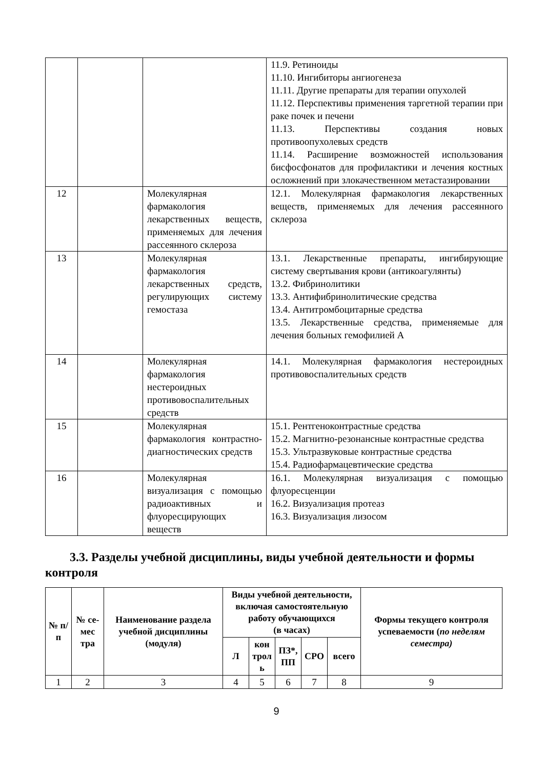| | | | 11.9. Ретиноиды 11.10. Ингибиторы ангиогенеза 11.11. Другие препараты для терапии опухолей 11.12. Перспективы применения таргетной терапии при раке почек и печени 11.13. Перспективы создания новых противоопухолевых средств 11.14. Расширение возможностей использования бисфосфонатов для профилактики и лечения костных осложнений при злокачественном метастазировании |
| 12 | | Молекулярная фармакология лекарственных веществ, применяемых для лечения рассеянного склероза | 12.1. Молекулярная фармакология лекарственных веществ, применяемых для лечения рассеянного склероза |
| 13 | | Молекулярная фармакология лекарственных средств, регулирующих систему гемостаза | 13.1. Лекарственные препараты, ингибирующие систему свертывания крови (антикоагулянты) 13.2. Фибринолитики 13.3. Антифибринолитические средства 13.4. Антитромбоцитарные средства 13.5. Лекарственные средства, применяемые для лечения больных гемофилией А |
| 14 | | Молекулярная фармакология нестероидных противовоспалительных средств | 14.1. Молекулярная фармакология нестероидных противовоспалительных средств |
| 15 | | Молекулярная фармакология контрастно-диагностических средств | 15.1. Рентгеноконтрастные средства 15.2. Магнитно-резонансные контрастные средства 15.3. Ультразвуковые контрастные средства 15.4. Радиофармацевтические средства |
| 16 | | Молекулярная визуализация с помощью радиоактивных и флуоресцирующих веществ | 16.1. Молекулярная визуализация с помощью флуоресценции 16.2. Визуализация протеаз 16.3. Визуализация лизосом |
3.3. Разделы учебной дисциплины, виды учебной деятельности и формы контроля
| № п/п | № се-мес тра | Наименование раздела учебной дисциплины (модуля) | Виды учебной деятельности, включая самостоятельную работу обучающихся (в часах) | | | | | Формы текущего контроля успеваемости ( по неделям семестра) |
| --- | --- | --- | --- | --- | --- | --- | --- | --- |
| | | | Л | кон трол ь | ПЗ*, ПП | СРО | всего | |
| 1 | 2 | 3 | 4 | 5 | 6 | 7 | 8 | 9 |
9